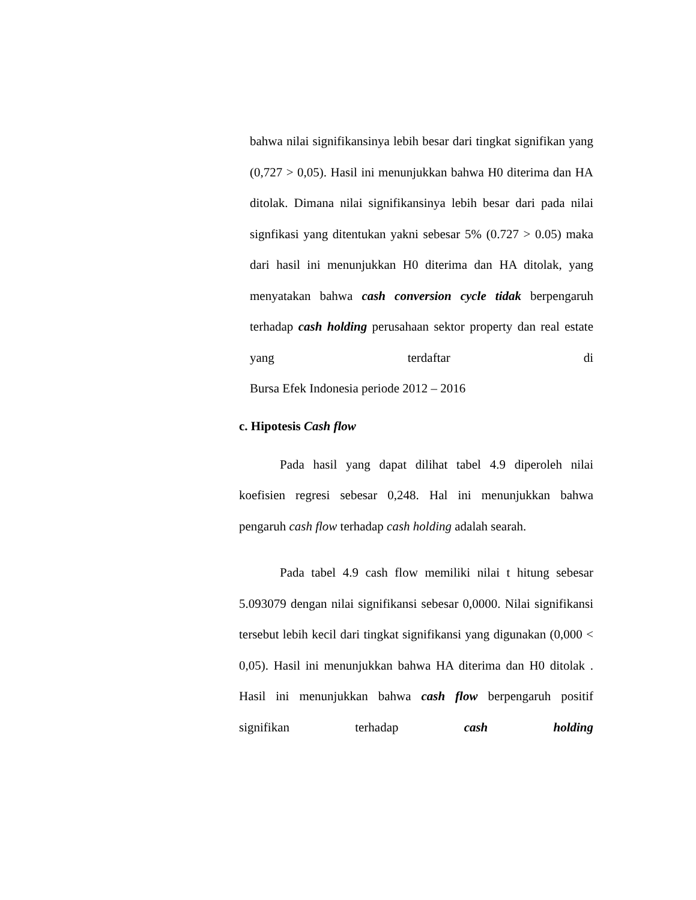bahwa nilai signifikansinya lebih besar dari tingkat signifikan yang (0,727 > 0,05). Hasil ini menunjukkan bahwa H0 diterima dan HA ditolak. Dimana nilai signifikansinya lebih besar dari pada nilai signfikasi yang ditentukan yakni sebesar 5% (0.727 > 0.05) maka dari hasil ini menunjukkan H0 diterima dan HA ditolak, yang menyatakan bahwa cash conversion cycle tidak berpengaruh terhadap cash holding perusahaan sektor property dan real estate yang terdaftar di
Bursa Efek Indonesia periode 2012 – 2016
c. Hipotesis Cash flow
Pada hasil yang dapat dilihat tabel 4.9 diperoleh nilai koefisien regresi sebesar 0,248. Hal ini menunjukkan bahwa
pengaruh cash flow terhadap cash holding adalah searah.
Pada tabel 4.9 cash flow memiliki nilai t hitung sebesar 5.093079 dengan nilai signifikansi sebesar 0,0000. Nilai signifikansi tersebut lebih kecil dari tingkat signifikansi yang digunakan (0,000 < 0,05). Hasil ini menunjukkan bahwa HA diterima dan H0 ditolak . Hasil ini menunjukkan bahwa cash flow berpengaruh positif signifikan terhadap cash holding